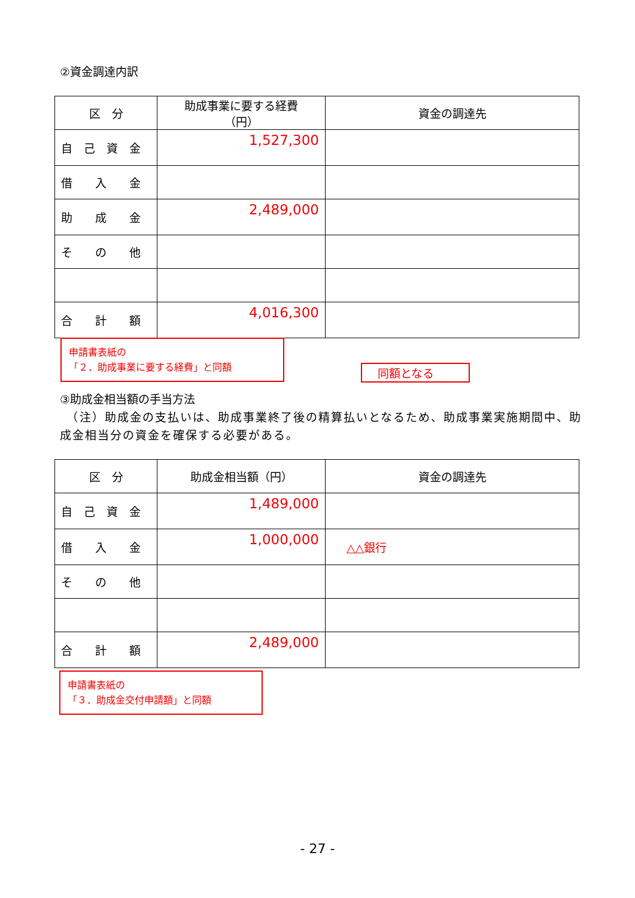②資金調達内訳
| 区 分 | 助成事業に要する経費 （円） | 資金の調達先 |
| --- | --- | --- |
| 自 己 資 金 | 1,527,300 | |
| 借 入 金 | | |
| 助 成 金 | 2,489,000 | |
| そ の 他 | | |
| 合 計 額 | 4,016,300 | |
申請書表紙の
「２．助成事業に要する経費」と同額
同額となる
③助成金相当額の手当方法
　（注）助成金の支払いは、助成事業終了後の精算払いとなるため、助成事業実施期間中、助成金相当分の資金を確保する必要がある。
| 区 分 | 助成金相当額（円） | 資金の調達先 |
| --- | --- | --- |
| 自 己 資 金 | 1,489,000 | |
| 借 入 金 | 1,000,000 | △△銀行 |
| そ の 他 | | |
| 合 計 額 | 2,489,000 | |
申請書表紙の
「３．助成金交付申請額」と同額
- 27 -